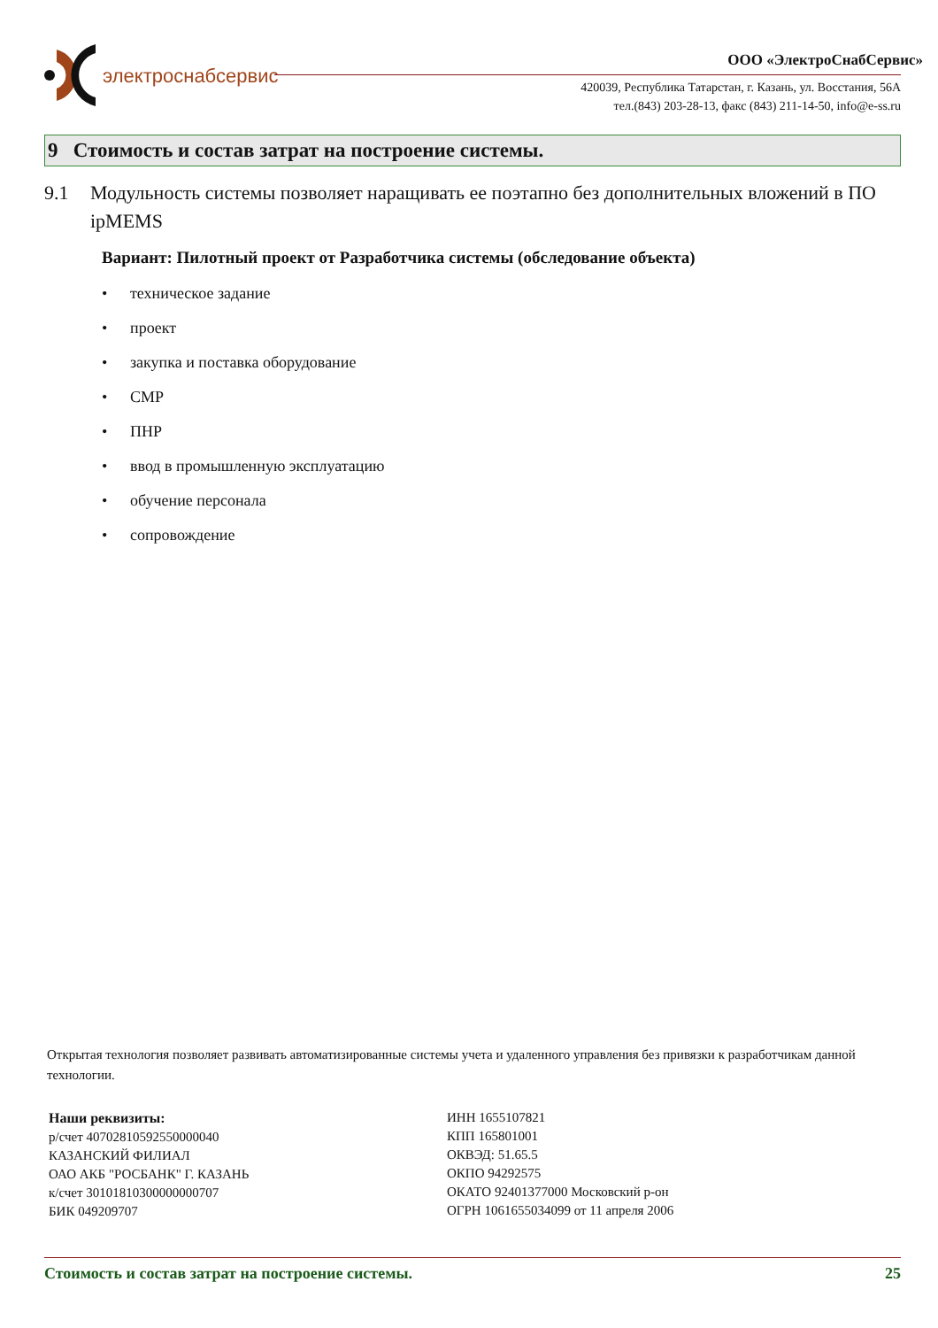электроснабсервис
ООО «ЭлектроСнабСервис»
420039, Республика Татарстан, г. Казань, ул. Восстания, 56А
тел.(843) 203-28-13, факс (843) 211-14-50, info@e-ss.ru
9 Стоимость и состав затрат на построение системы.
9.1 Модульность системы позволяет наращивать ее поэтапно без дополнительных вложений в ПО ipMEMS
Вариант: Пилотный проект от Разработчика системы (обследование объекта)
• техническое задание
• проект
• закупка и поставка оборудование
• СМР
• ПНР
• ввод в промышленную эксплуатацию
• обучение персонала
• сопровождение
Открытая технология позволяет развивать автоматизированные системы учета и удаленного управления без привязки к разработчикам данной технологии.
Наши реквизиты:
р/счет 40702810592550000040
КАЗАНСКИЙ ФИЛИАЛ
ОАО АКБ "РОСБАНК" Г. КАЗАНЬ
к/счет 30101810300000000707
БИК 049209707
ИНН 1655107821
КПП 165801001
ОКВЭД: 51.65.5
ОКПО 94292575
ОКАТО 92401377000 Московский р-он
ОГРН 1061655034099 от 11 апреля 2006
Стоимость и состав затрат на построение системы. 25